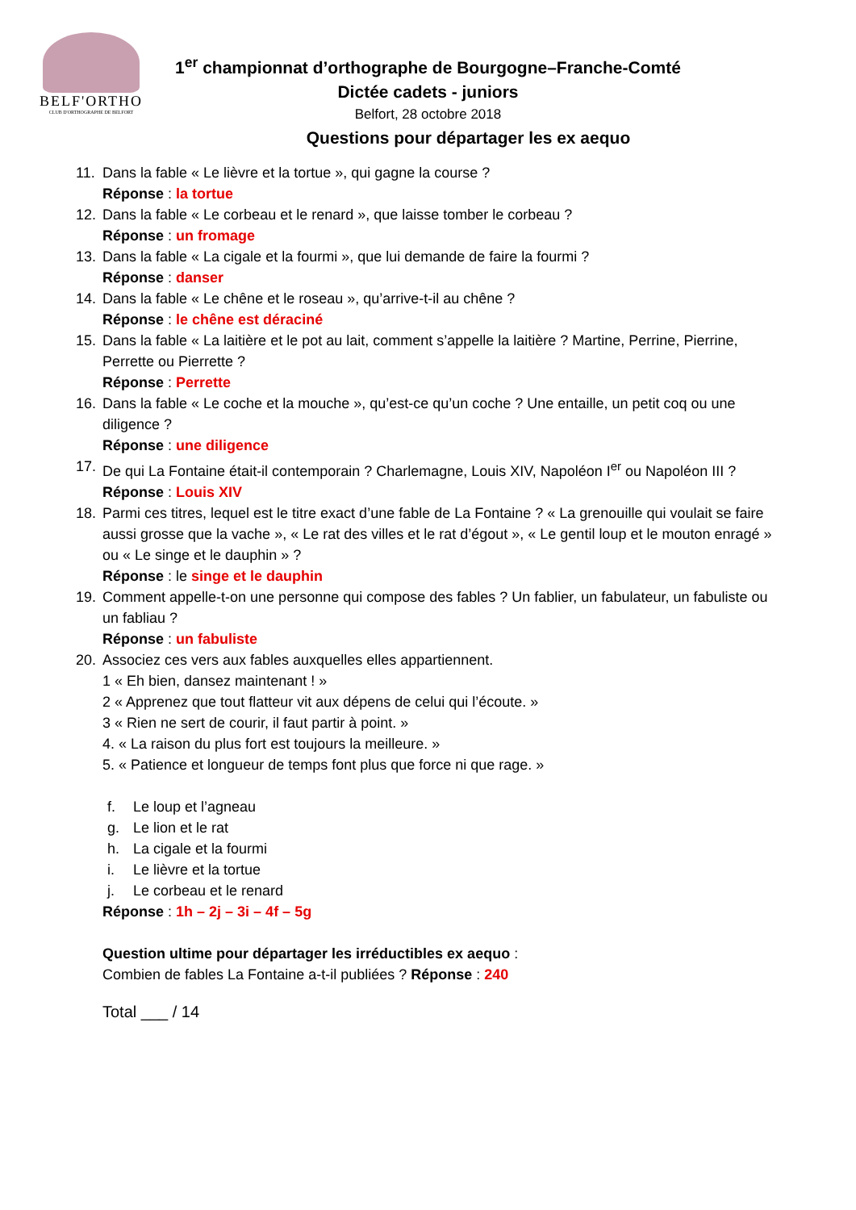BELF'ORTHO
CLUB D'ORTHOGRAPHE DE BELFORT
1<sup>er</sup> championnat d’orthographe de Bourgogne–Franche-Comté
Dictée cadets - juniors
Belfort, 28 octobre 2018
Questions pour départager les ex aequo
11. Dans la fable « Le lièvre et la tortue », qui gagne la course ?
Réponse : la tortue
12. Dans la fable « Le corbeau et le renard », que laisse tomber le corbeau ?
Réponse : un fromage
13. Dans la fable « La cigale et la fourmi », que lui demande de faire la fourmi ?
Réponse : danser
14. Dans la fable « Le chêne et le roseau », qu’arrive-t-il au chêne ?
Réponse : le chêne est déraciné
15. Dans la fable « La laitière et le pot au lait, comment s’appelle la laitière ? Martine, Perrine, Pierrine, Perrette ou Pierrette ?
Réponse : Perrette
16. Dans la fable « Le coche et la mouche », qu’est-ce qu’un coche ? Une entaille, un petit coq ou une diligence ?
Réponse : une diligence
17. De qui La Fontaine était-il contemporain ? Charlemagne, Louis XIV, Napoléon I<sup>er</sup> ou Napoléon III ?
Réponse : Louis XIV
18. Parmi ces titres, lequel est le titre exact d’une fable de La Fontaine ? « La grenouille qui voulait se faire aussi grosse que la vache », « Le rat des villes et le rat d’égout », « Le gentil loup et le mouton enragé » ou « Le singe et le dauphin » ?
Réponse : le singe et le dauphin
19. Comment appelle-t-on une personne qui compose des fables ? Un fablier, un fabulateur, un fabuliste ou un fabliau ?
Réponse : un fabuliste
20. Associez ces vers aux fables auxquelles elles appartiennent.
1 « Eh bien, dansez maintenant ! »
2 « Apprenez que tout flatteur vit aux dépens de celui qui l’écoute. »
3 « Rien ne sert de courir, il faut partir à point. »
4. « La raison du plus fort est toujours la meilleure. »
5. « Patience et longueur de temps font plus que force ni que rage. »
f. Le loup et l’agneau
g. Le lion et le rat
h. La cigale et la fourmi
i. Le lièvre et la tortue
j. Le corbeau et le renard
Réponse : 1h – 2j – 3i – 4f – 5g
Question ultime pour départager les irréductibles ex aequo :
Combien de fables La Fontaine a-t-il publiées ? Réponse : 240
Total ___ / 14